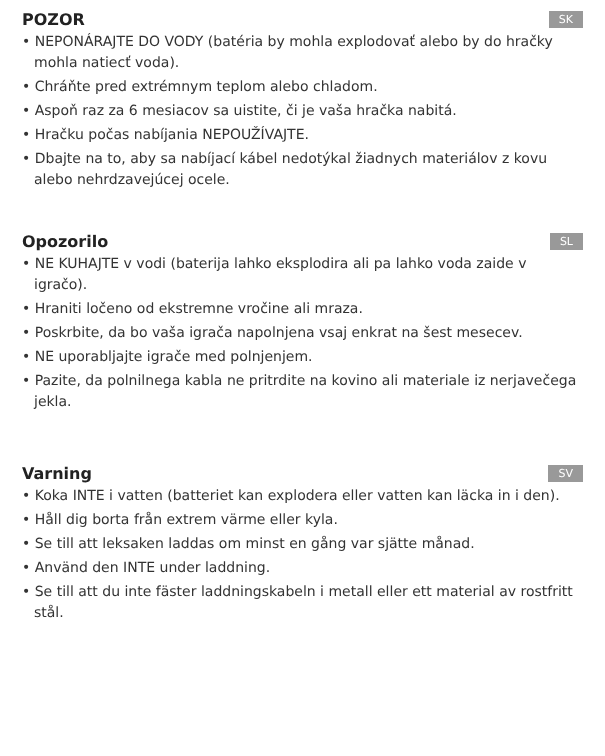POZOR
SK
• NEPONÁRAJTE DO VODY (batéria by mohla explodovať alebo by do hračky mohla natiecť voda).
• Chráňte pred extrémnym teplom alebo chladom.
• Aspoň raz za 6 mesiacov sa uistite, či je vaša hračka nabitá.
• Hračku počas nabíjania NEPOUŽÍVAJTE.
• Dbajte na to, aby sa nabíjací kábel nedotýkal žiadnych materiálov z kovu alebo nehrdzavejúcej ocele.
Opozorilo
SL
• NE KUHAJTE v vodi (baterija lahko eksplodira ali pa lahko voda zaide v igračo).
• Hraniti ločeno od ekstremne vročine ali mraza.
• Poskrbite, da bo vaša igrača napolnjena vsaj enkrat na šest mesecev.
• NE uporabljajte igrače med polnjenjem.
• Pazite, da polnilnega kabla ne pritrdite na kovino ali materiale iz nerjavečega jekla.
Varning
SV
• Koka INTE i vatten (batteriet kan explodera eller vatten kan läcka in i den).
• Håll dig borta från extrem värme eller kyla.
• Se till att leksaken laddas om minst en gång var sjätte månad.
• Använd den INTE under laddning.
• Se till att du inte fäster laddningskabeln i metall eller ett material av rostfritt stål.